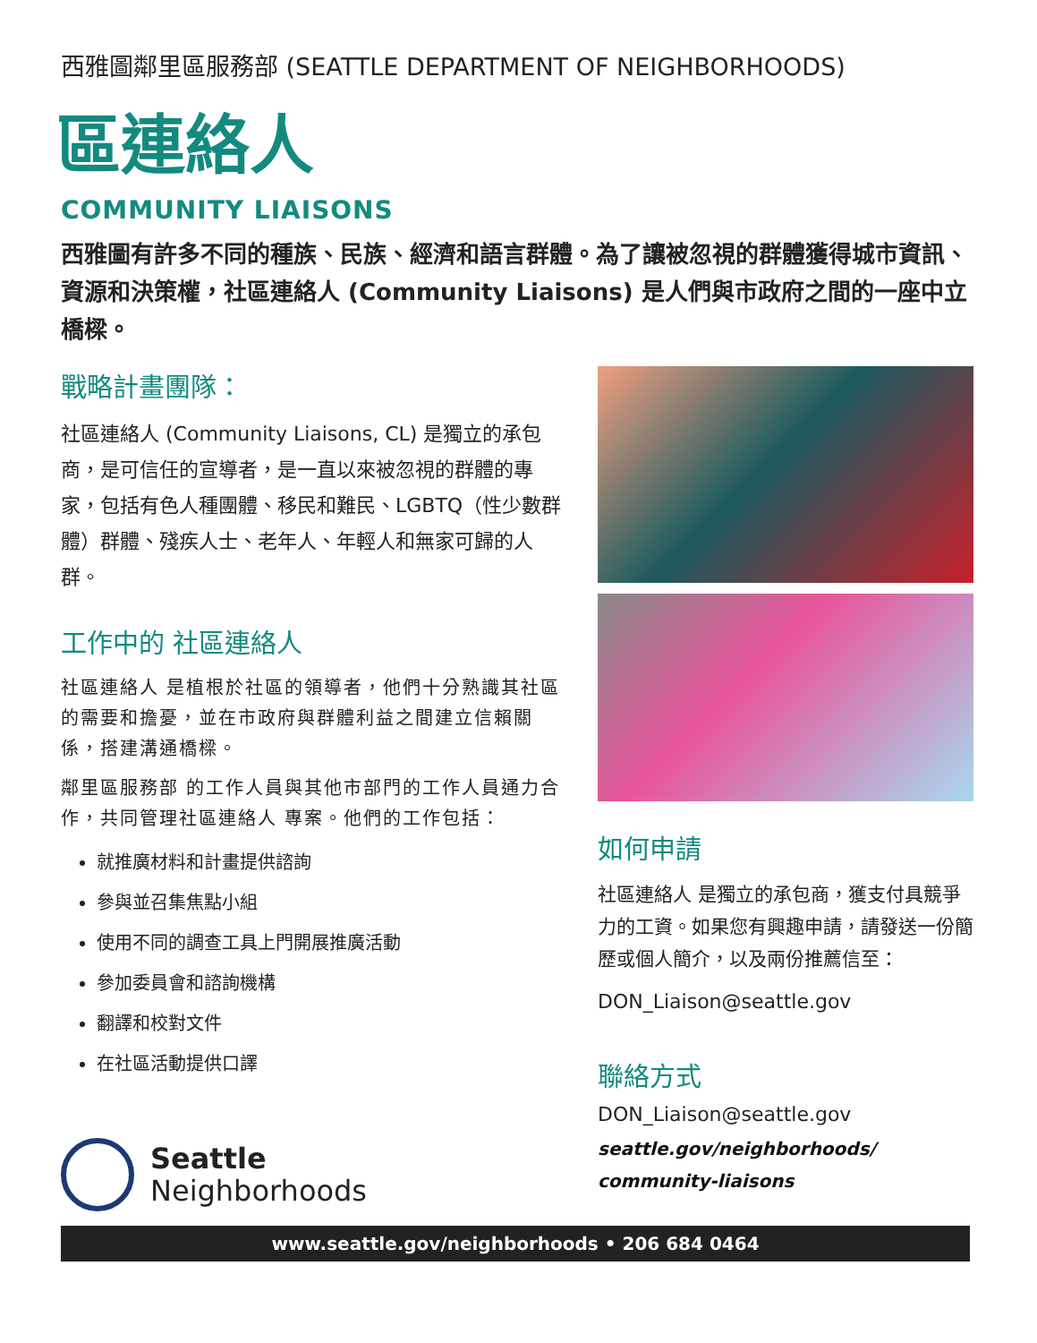西雅圖鄰里區服務部 (SEATTLE DEPARTMENT OF NEIGHBORHOODS)
區連絡人
COMMUNITY LIAISONS
西雅圖有許多不同的種族、民族、經濟和語言群體。為了讓被忽視的群體獲得城市資訊、資源和決策權，社區連絡人 (Community Liaisons) 是人們與市政府之間的一座中立橋樑。
戰略計畫團隊：
社區連絡人 (Community Liaisons, CL) 是獨立的承包商，是可信任的宣導者，是一直以來被忽視的群體的專家，包括有色人種團體、移民和難民、LGBTQ（性少數群體）群體、殘疾人士、老年人、年輕人和無家可歸的人群。
工作中的 社區連絡人
社區連絡人 是植根於社區的領導者，他們十分熟識其社區的需要和擔憂，並在市政府與群體利益之間建立信賴關係，搭建溝通橋樑。
鄰里區服務部 的工作人員與其他市部門的工作人員通力合作，共同管理社區連絡人 專案。他們的工作包括：
就推廣材料和計畫提供諮詢
參與並召集焦點小組
使用不同的調查工具上門開展推廣活動
參加委員會和諮詢機構
翻譯和校對文件
在社區活動提供口譯
Seattle
Neighborhoods
如何申請
社區連絡人 是獨立的承包商，獲支付具競爭力的工資。如果您有興趣申請，請發送一份簡歷或個人簡介，以及兩份推薦信至：
DON_Liaison@seattle.gov
聯絡方式
DON_Liaison@seattle.gov
seattle.gov/neighborhoods/
community-liaisons
www.seattle.gov/neighborhoods • 206 684 0464